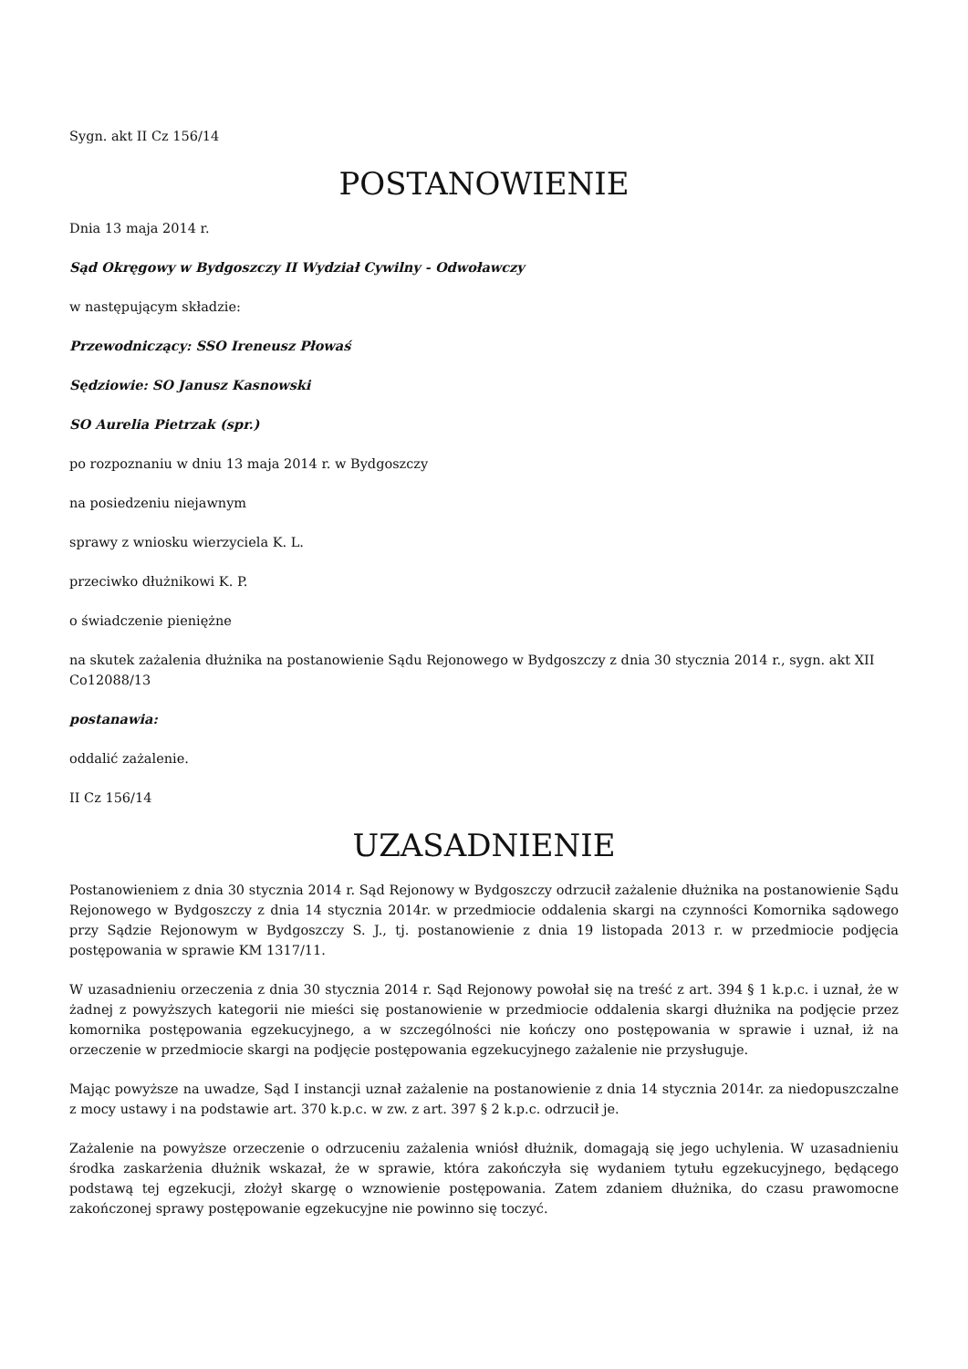Sygn. akt II Cz 156/14
POSTANOWIENIE
Dnia 13 maja 2014 r.
Sąd Okręgowy w Bydgoszczy II Wydział Cywilny - Odwoławczy
w następującym składzie:
Przewodniczący: SSO Ireneusz Płowaś
Sędziowie: SO Janusz Kasnowski
SO Aurelia Pietrzak (spr.)
po rozpoznaniu w dniu 13 maja 2014 r. w Bydgoszczy
na posiedzeniu niejawnym
sprawy z wniosku wierzyciela K. L.
przeciwko dłużnikowi K. P.
o świadczenie pieniężne
na skutek zażalenia dłużnika na postanowienie Sądu Rejonowego w Bydgoszczy z dnia 30 stycznia 2014 r., sygn. akt XII Co12088/13
postanawia:
oddalić zażalenie.
II Cz 156/14
UZASADNIENIE
Postanowieniem z dnia 30 stycznia 2014 r. Sąd Rejonowy w Bydgoszczy odrzucił zażalenie dłużnika na postanowienie Sądu Rejonowego w Bydgoszczy z dnia 14 stycznia 2014r. w przedmiocie oddalenia skargi na czynności Komornika sądowego przy Sądzie Rejonowym w Bydgoszczy S. J., tj. postanowienie z dnia 19 listopada 2013 r. w przedmiocie podjęcia postępowania w sprawie KM 1317/11.
W uzasadnieniu orzeczenia z dnia 30 stycznia 2014 r. Sąd Rejonowy powołał się na treść z art. 394 § 1 k.p.c. i uznał, że w żadnej z powyższych kategorii nie mieści się postanowienie w przedmiocie oddalenia skargi dłużnika na podjęcie przez komornika postępowania egzekucyjnego, a w szczególności nie kończy ono postępowania w sprawie i uznał, iż na orzeczenie w przedmiocie skargi na podjęcie postępowania egzekucyjnego zażalenie nie przysługuje.
Mając powyższe na uwadze, Sąd I instancji uznał zażalenie na postanowienie z dnia 14 stycznia 2014r. za niedopuszczalne z mocy ustawy i na podstawie art. 370 k.p.c. w zw. z art. 397 § 2 k.p.c. odrzucił je.
Zażalenie na powyższe orzeczenie o odrzuceniu zażalenia wniósł dłużnik, domagają się jego uchylenia. W uzasadnieniu środka zaskarżenia dłużnik wskazał, że w sprawie, która zakończyła się wydaniem tytułu egzekucyjnego, będącego podstawą tej egzekucji, złożył skargę o wznowienie postępowania. Zatem zdaniem dłużnika, do czasu prawomocne zakończonej sprawy postępowanie egzekucyjne nie powinno się toczyć.